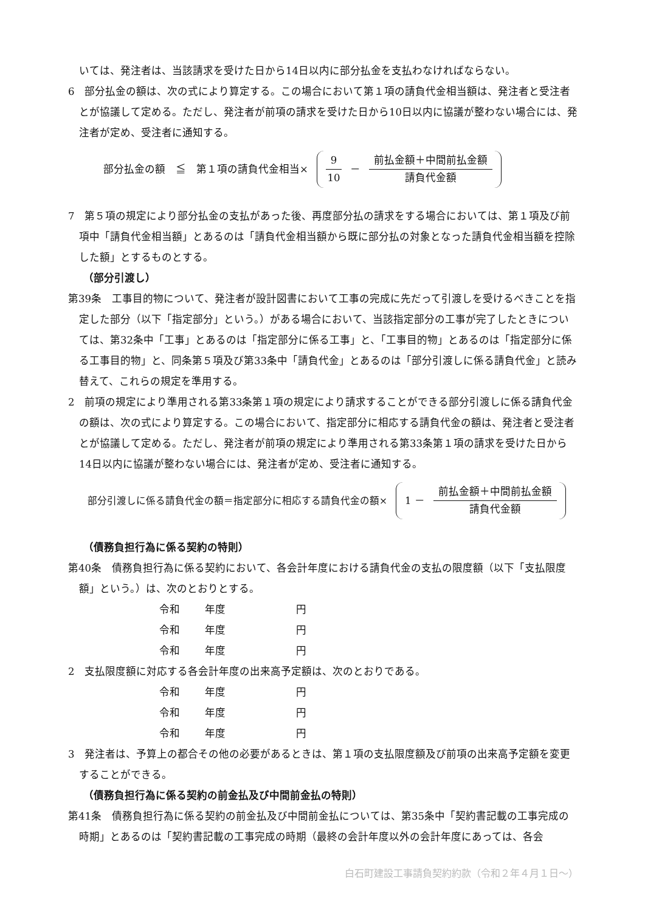いては、発注者は、当該請求を受けた日から14日以内に部分払金を支払わなければならない。
6　部分払金の額は、次の式により算定する。この場合において第１項の請負代金相当額は、発注者と受注者とが協議して定める。ただし、発注者が前項の請求を受けた日から10日以内に協議が整わない場合には、発注者が定め、受注者に通知する。
部分払金の額　≦　第１項の請負代金相当×
9 10 － 前払金額＋中間前払金額 請負代金額
7　第５項の規定により部分払金の支払があった後、再度部分払の請求をする場合においては、第１項及び前項中「請負代金相当額」とあるのは「請負代金相当額から既に部分払の対象となった請負代金相当額を控除した額」とするものとする。
（部分引渡し）
第39条　工事目的物について、発注者が設計図書において工事の完成に先だって引渡しを受けるべきことを指定した部分（以下「指定部分」という。）がある場合において、当該指定部分の工事が完了したときについては、第32条中「工事」とあるのは「指定部分に係る工事」と、「工事目的物」とあるのは「指定部分に係る工事目的物」と、同条第５項及び第33条中「請負代金」とあるのは「部分引渡しに係る請負代金」と読み替えて、これらの規定を準用する。
2　前項の規定により準用される第33条第１項の規定により請求することができる部分引渡しに係る請負代金の額は、次の式により算定する。この場合において、指定部分に相応する請負代金の額は、発注者と受注者とが協議して定める。ただし、発注者が前項の規定により準用される第33条第１項の請求を受けた日から14日以内に協議が整わない場合には、発注者が定め、受注者に通知する。
部分引渡しに係る請負代金の額＝指定部分に相応する請負代金の額×
1 － 前払金額＋中間前払金額 請負代金額
（債務負担行為に係る契約の特則）
第40条　債務負担行為に係る契約において、各会計年度における請負代金の支払の限度額（以下「支払限度額」という。）は、次のとおりとする。
令和 年度 円
令和 年度 円
令和 年度 円
2　支払限度額に対応する各会計年度の出来高予定額は、次のとおりである。
令和 年度 円
令和 年度 円
令和 年度 円
3　発注者は、予算上の都合その他の必要があるときは、第１項の支払限度額及び前項の出来高予定額を変更することができる。
（債務負担行為に係る契約の前金払及び中間前金払の特則）
第41条　債務負担行為に係る契約の前金払及び中間前金払については、第35条中「契約書記載の工事完成の時期」とあるのは「契約書記載の工事完成の時期（最終の会計年度以外の会計年度にあっては、各会
白石町建設工事請負契約約款（令和２年４月１日～）